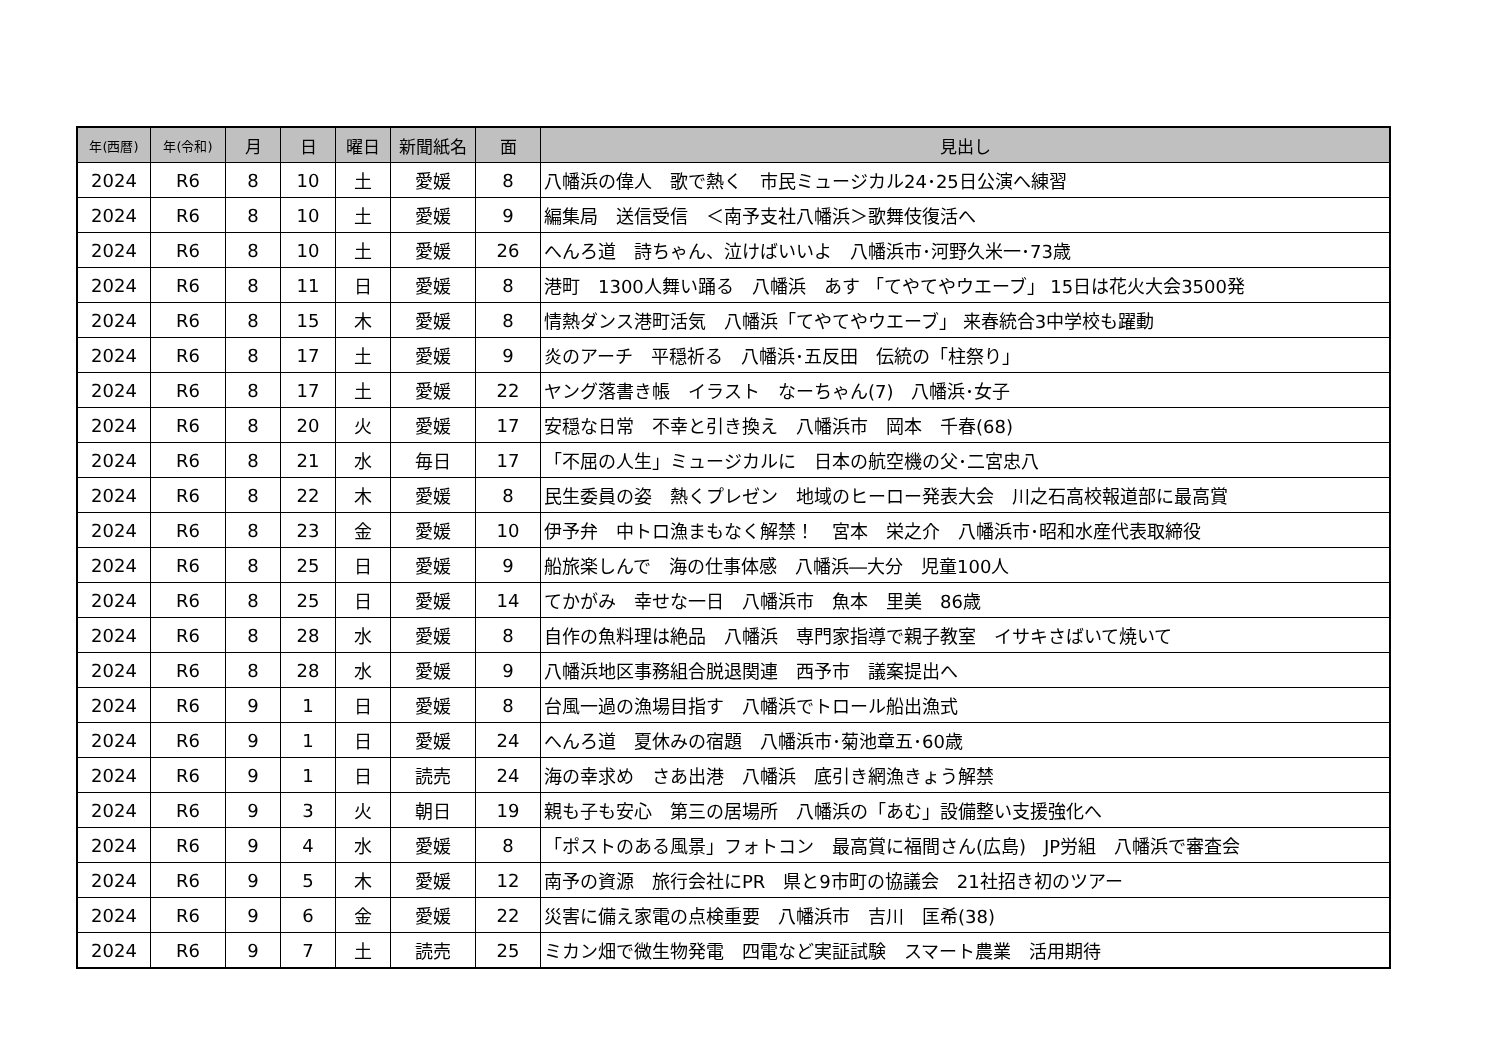| 年(西暦) | 年(令和) | 月 | 日 | 曜日 | 新聞紙名 | 面 | 見出し |
| --- | --- | --- | --- | --- | --- | --- | --- |
| 2024 | R6 | 8 | 10 | 土 | 愛媛 | 8 | 八幡浜の偉人 歌で熱く 市民ミュージカル24･25日公演へ練習 |
| 2024 | R6 | 8 | 10 | 土 | 愛媛 | 9 | 編集局 送信受信 ＜南予支社八幡浜＞歌舞伎復活へ |
| 2024 | R6 | 8 | 10 | 土 | 愛媛 | 26 | へんろ道 詩ちゃん、泣けばいいよ 八幡浜市･河野久米一･73歳 |
| 2024 | R6 | 8 | 11 | 日 | 愛媛 | 8 | 港町 1300人舞い踊る 八幡浜 あす 「てやてやウエーブ」 15日は花火大会3500発 |
| 2024 | R6 | 8 | 15 | 木 | 愛媛 | 8 | 情熱ダンス港町活気 八幡浜「てやてやウエーブ」 来春統合3中学校も躍動 |
| 2024 | R6 | 8 | 17 | 土 | 愛媛 | 9 | 炎のアーチ 平穏祈る 八幡浜･五反田 伝統の「柱祭り」 |
| 2024 | R6 | 8 | 17 | 土 | 愛媛 | 22 | ヤング落書き帳 イラスト なーちゃん(7) 八幡浜･女子 |
| 2024 | R6 | 8 | 20 | 火 | 愛媛 | 17 | 安穏な日常 不幸と引き換え 八幡浜市 岡本 千春(68) |
| 2024 | R6 | 8 | 21 | 水 | 毎日 | 17 | 「不屈の人生」ミュージカルに 日本の航空機の父･二宮忠八 |
| 2024 | R6 | 8 | 22 | 木 | 愛媛 | 8 | 民生委員の姿 熱くプレゼン 地域のヒーロー発表大会 川之石高校報道部に最高賞 |
| 2024 | R6 | 8 | 23 | 金 | 愛媛 | 10 | 伊予弁 中トロ漁まもなく解禁！ 宮本 栄之介 八幡浜市･昭和水産代表取締役 |
| 2024 | R6 | 8 | 25 | 日 | 愛媛 | 9 | 船旅楽しんで 海の仕事体感 八幡浜―大分 児童100人 |
| 2024 | R6 | 8 | 25 | 日 | 愛媛 | 14 | てかがみ 幸せな一日 八幡浜市 魚本 里美 86歳 |
| 2024 | R6 | 8 | 28 | 水 | 愛媛 | 8 | 自作の魚料理は絶品 八幡浜 専門家指導で親子教室 イサキさばいて焼いて |
| 2024 | R6 | 8 | 28 | 水 | 愛媛 | 9 | 八幡浜地区事務組合脱退関連 西予市 議案提出へ |
| 2024 | R6 | 9 | 1 | 日 | 愛媛 | 8 | 台風一過の漁場目指す 八幡浜でトロール船出漁式 |
| 2024 | R6 | 9 | 1 | 日 | 愛媛 | 24 | へんろ道 夏休みの宿題 八幡浜市･菊池章五･60歳 |
| 2024 | R6 | 9 | 1 | 日 | 読売 | 24 | 海の幸求め さあ出港 八幡浜 底引き網漁きょう解禁 |
| 2024 | R6 | 9 | 3 | 火 | 朝日 | 19 | 親も子も安心 第三の居場所 八幡浜の「あむ」設備整い支援強化へ |
| 2024 | R6 | 9 | 4 | 水 | 愛媛 | 8 | 「ポストのある風景」フォトコン 最高賞に福間さん(広島) JP労組 八幡浜で審査会 |
| 2024 | R6 | 9 | 5 | 木 | 愛媛 | 12 | 南予の資源 旅行会社にPR 県と9市町の協議会 21社招き初のツアー |
| 2024 | R6 | 9 | 6 | 金 | 愛媛 | 22 | 災害に備え家電の点検重要 八幡浜市 吉川 匡希(38) |
| 2024 | R6 | 9 | 7 | 土 | 読売 | 25 | ミカン畑で微生物発電 四電など実証試験 スマート農業 活用期待 |